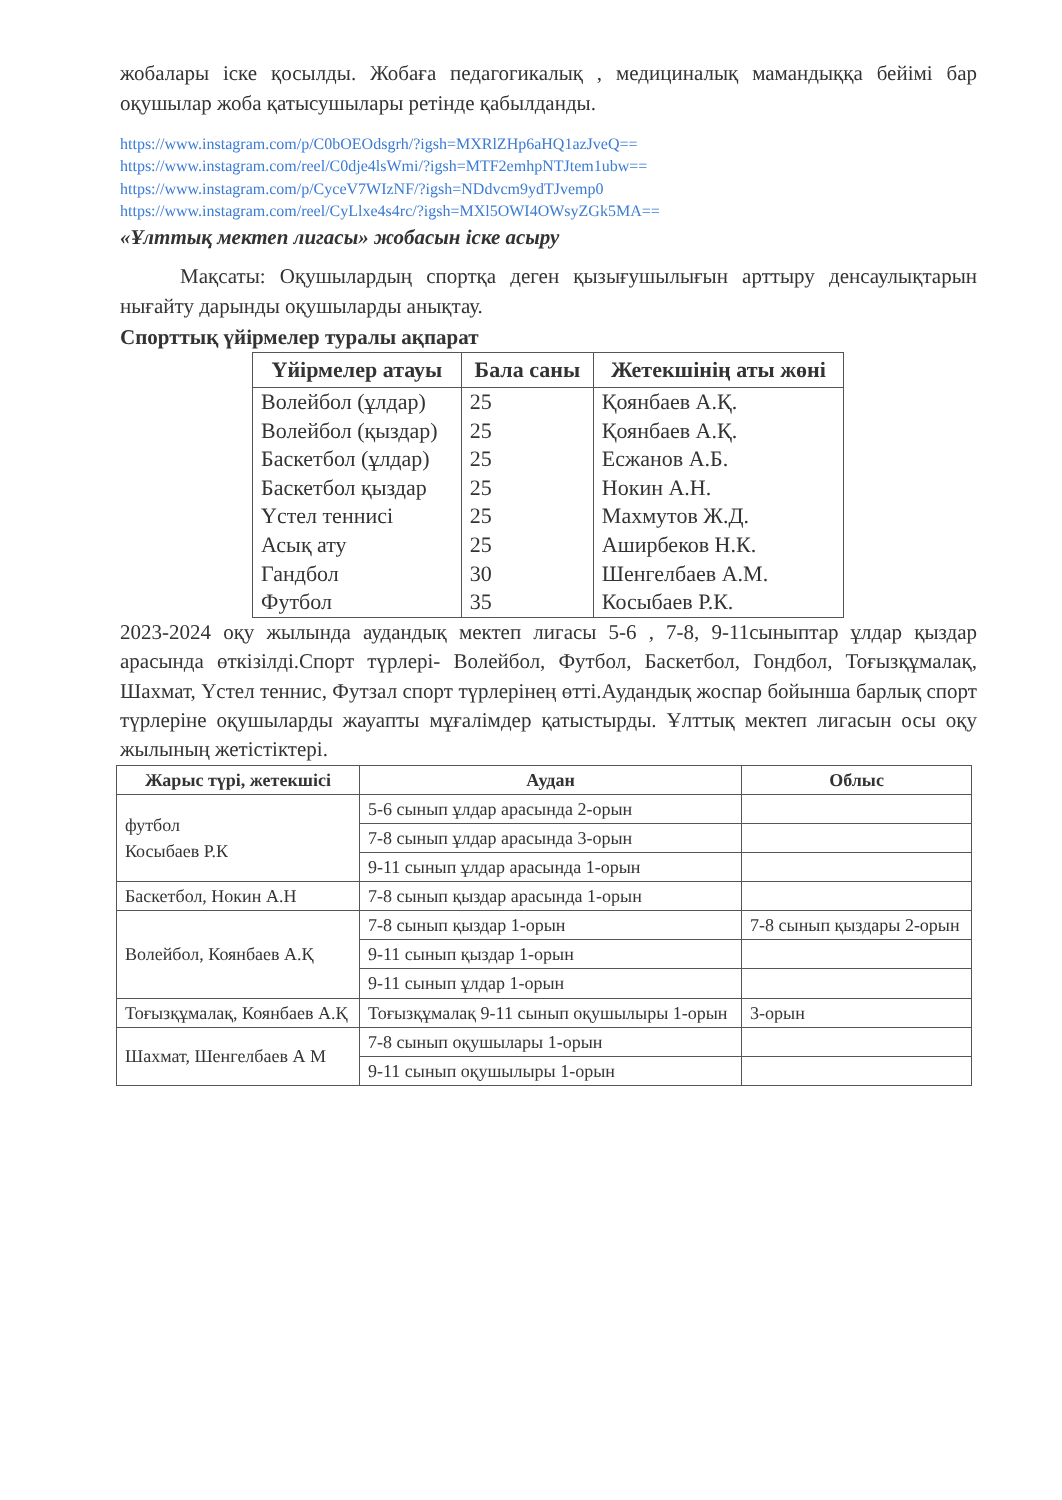жобалары іске қосылды. Жобаға педагогикалық , медициналық мамандыққа бейімі бар оқушылар жоба қатысушылары ретінде қабылданды.
https://www.instagram.com/p/C0bOEOdsgrh/?igsh=MXRlZHp6aHQ1azJveQ==
https://www.instagram.com/reel/C0dje4lsWmi/?igsh=MTF2emhpNTJtem1ubw==
https://www.instagram.com/p/CyceV7WIzNF/?igsh=NDdvcm9ydTJvemp0
https://www.instagram.com/reel/CyLlxe4s4rc/?igsh=MXl5OWI4OWsyZGk5MA==
«Ұлттық мектеп лигасы» жобасын іске асыру
Мақсаты: Оқушылардың спортқа деген қызығушылығын арттыру денсаулықтарын нығайту дарынды оқушыларды анықтау.
Спорттық үйірмелер туралы ақпарат
| Үйірмелер атауы | Бала саны | Жетекшінің аты жөні |
| --- | --- | --- |
| Волейбол (ұлдар) | 25 | Қоянбаев А.Қ. |
| Волейбол (қыздар) | 25 | Қоянбаев А.Қ. |
| Баскетбол (ұлдар) | 25 | Есжанов А.Б. |
| Баскетбол қыздар | 25 | Нокин А.Н. |
| Үстел теннисі | 25 | Махмутов Ж.Д. |
| Асық ату | 25 | Аширбеков Н.К. |
| Гандбол | 30 | Шенгелбаев А.М. |
| Футбол | 35 | Косыбаев Р.К. |
2023-2024 оқу жылында аудандық мектеп лигасы 5-6 , 7-8, 9-11сыныптар ұлдар қыздар арасында өткізілді.Спорт түрлері- Волейбол, Футбол, Баскетбол, Гондбол, Тоғызқұмалақ, Шахмат, Үстел теннис, Футзал спорт түрлерінең өтті.Аудандық жоспар бойынша барлық спорт түрлеріне оқушыларды жауапты мұғалімдер қатыстырды. Ұлттық мектеп лигасын осы оқу жылының жетістіктері.
| Жарыс түрі, жетекшісі | Аудан | Облыс |
| --- | --- | --- |
| футбол Косыбаев Р.К | 5-6 сынып ұлдар арасында 2-орын | |
| | 7-8 сынып ұлдар арасында 3-орын | |
| | 9-11 сынып ұлдар арасында 1-орын | |
| Баскетбол, Нокин А.Н | 7-8 сынып қыздар арасында 1-орын | |
| Волейбол, Коянбаев А.Қ | 7-8 сынып қыздар 1-орын | 7-8 сынып қыздары 2-орын |
| | 9-11 сынып қыздар 1-орын | |
| | 9-11 сынып ұлдар 1-орын | |
| Тоғызқұмалақ, Коянбаев А.Қ | Тоғызқұмалақ 9-11 сынып оқушылыры 1-орын | 3-орын |
| Шахмат, Шенгелбаев А М | 7-8 сынып оқушылары 1-орын | |
| | 9-11 сынып оқушылыры 1-орын | |